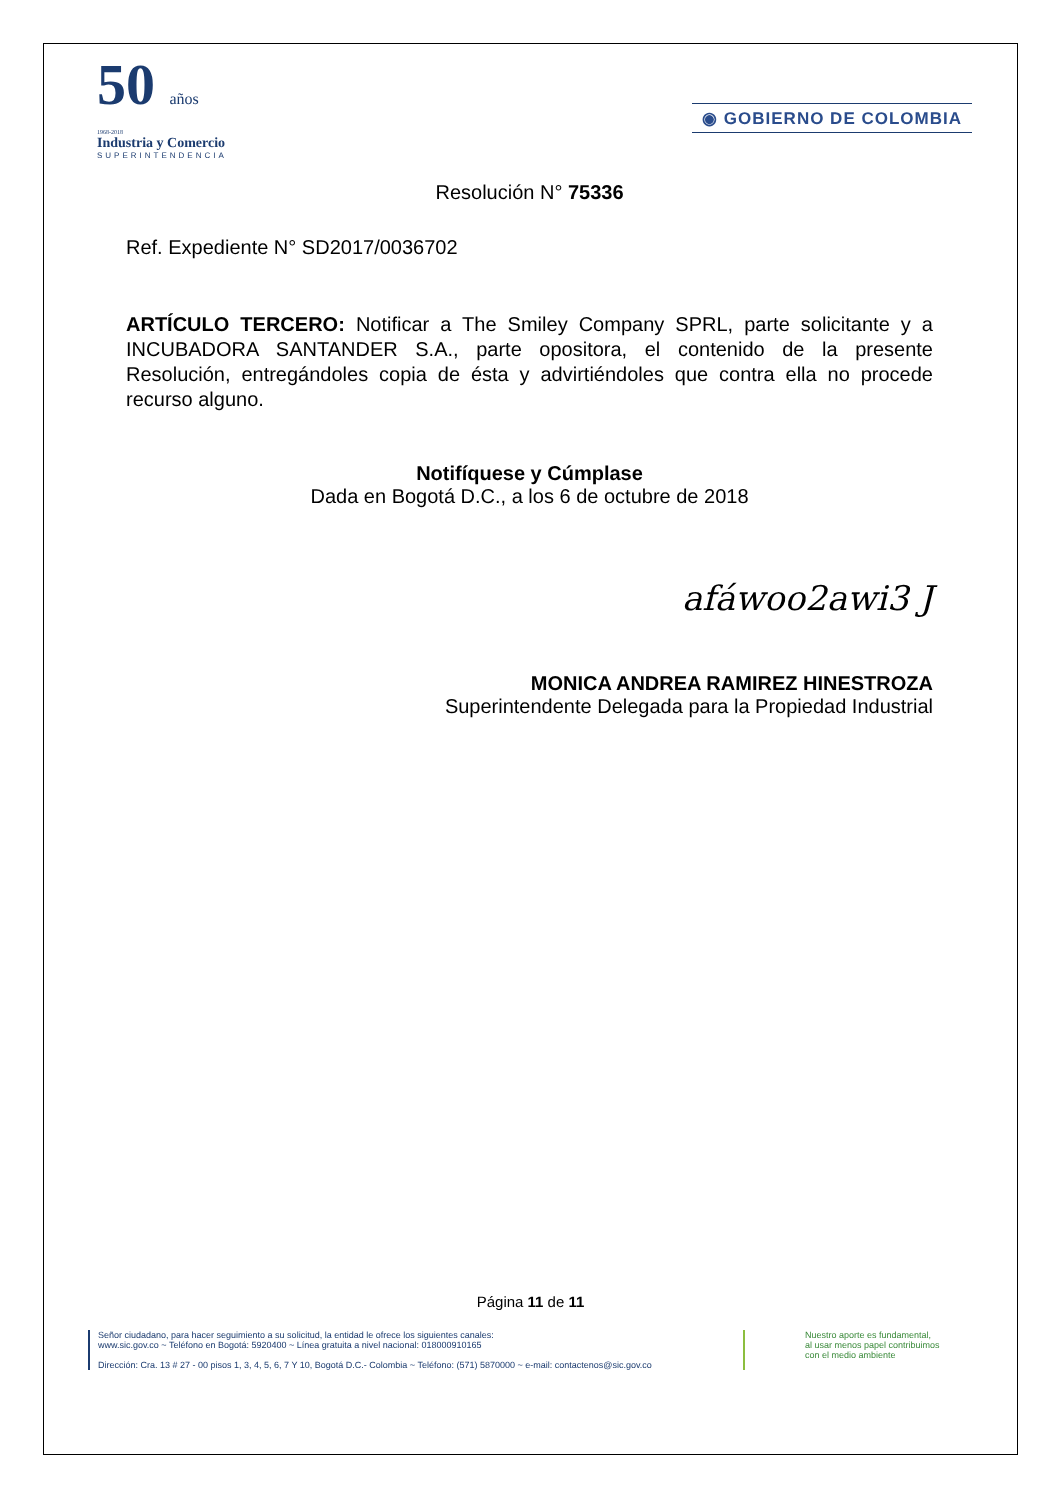50 años
1968-2018
Industria y Comercio
SUPERINTENDENCIA
◉ GOBIERNO DE COLOMBIA
Resolución N° 75336
Ref. Expediente N° SD2017/0036702
ARTÍCULO TERCERO: Notificar a The Smiley Company SPRL, parte solicitante y a INCUBADORA SANTANDER S.A., parte opositora, el contenido de la presente Resolución, entregándoles copia de ésta y advirtiéndoles que contra ella no procede recurso alguno.
Notifíquese y Cúmplase
Dada en Bogotá D.C., a los 6 de octubre de 2018
afáwoo2awi3 J
MONICA ANDREA RAMIREZ HINESTROZA
Superintendente Delegada para la Propiedad Industrial
Página 11 de 11
Señor ciudadano, para hacer seguimiento a su solicitud, la entidad le ofrece los siguientes canales:
www.sic.gov.co ~ Teléfono en Bogotá: 5920400 ~ Línea gratuita a nivel nacional: 018000910165
Dirección: Cra. 13 # 27 - 00 pisos 1, 3, 4, 5, 6, 7 Y 10, Bogotá D.C.- Colombia ~ Teléfono: (571) 5870000 ~ e-mail: contactenos@sic.gov.co
Nuestro aporte es fundamental,
al usar menos papel contribuimos
con el medio ambiente